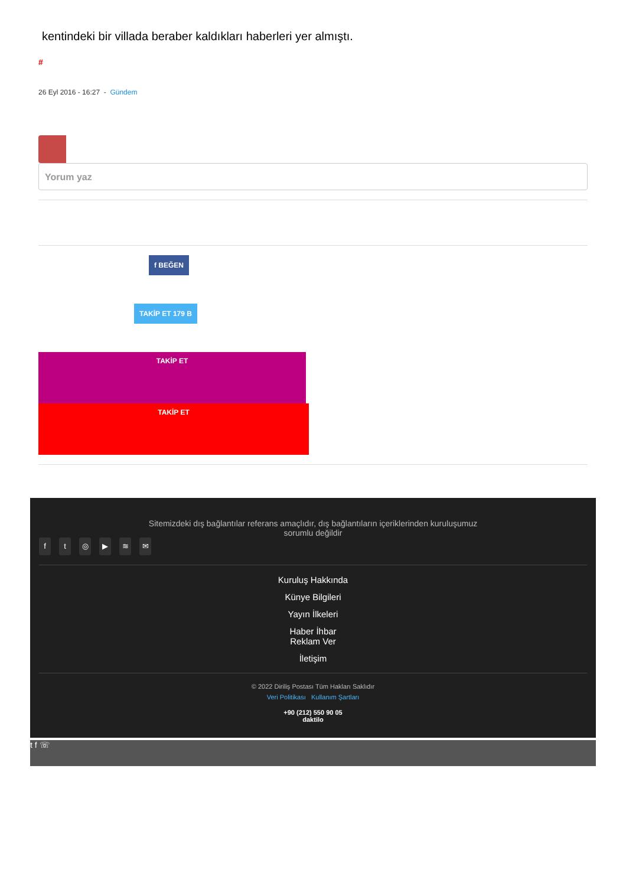kentindeki bir villada beraber kaldıkları haberleri yer almıştı.
#
26 Eyl 2016 - 16:27 - Gündem
Yorum yaz
f BEĞEN
TAKİP ET 179 B
TAKİP ET
TAKİP ET
Sitemizdeki dış bağlantılar referans amaçlıdır, dış bağlantıların içeriklerinden kuruluşumuz
sorumlu değildir
ft ◎ ▶ ≋ ✉
Kuruluş Hakkında
Künye Bilgileri
Yayın İlkeleri
Haber İhbar
Reklam Ver
İletişim
© 2022 Diriliş Postası Tüm Hakları Saklıdır
Veri Politikası Kullanım Şartları
+90 (212) 550 90 05
daktilo
t f ☏